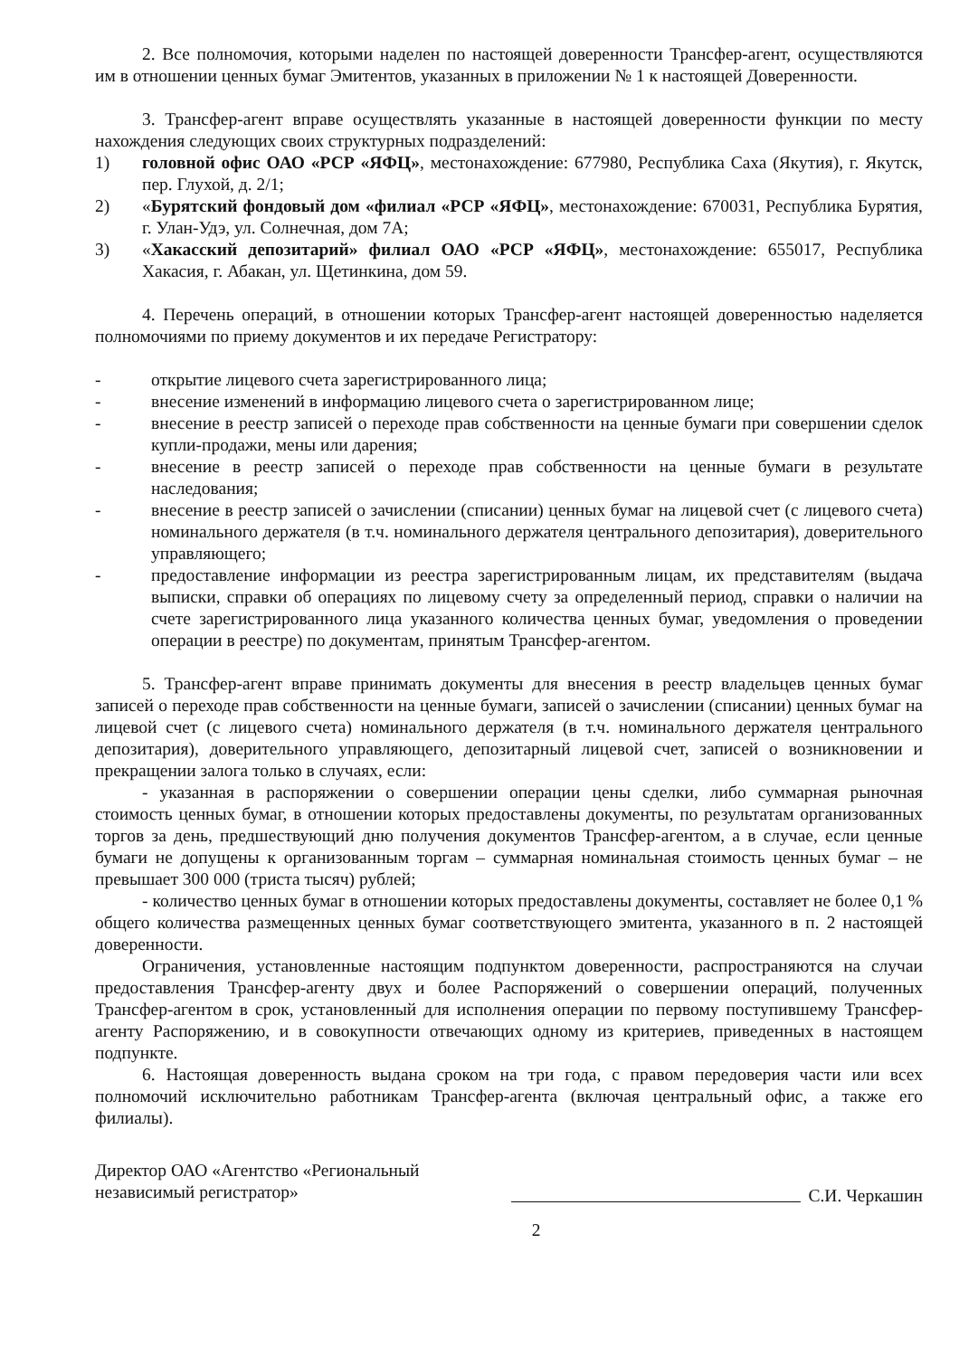2. Все полномочия, которыми наделен по настоящей доверенности Трансфер-агент, осуществляются им в отношении ценных бумаг Эмитентов, указанных в приложении № 1 к настоящей Доверенности.
3. Трансфер-агент вправе осуществлять указанные в настоящей доверенности функции по месту нахождения следующих своих структурных подразделений:
1) головной офис ОАО «РСР «ЯФЦ», местонахождение: 677980, Республика Саха (Якутия), г. Якутск, пер. Глухой, д. 2/1;
2) «Бурятский фондовый дом «филиал «РСР «ЯФЦ», местонахождение: 670031, Республика Бурятия, г. Улан-Удэ, ул. Солнечная, дом 7А;
3) «Хакасский депозитарий» филиал ОАО «РСР «ЯФЦ», местонахождение: 655017, Республика Хакасия, г. Абакан, ул. Щетинкина, дом 59.
4. Перечень операций, в отношении которых Трансфер-агент настоящей доверенностью наделяется полномочиями по приему документов и их передаче Регистратору:
- открытие лицевого счета зарегистрированного лица;
- внесение изменений в информацию лицевого счета о зарегистрированном лице;
- внесение в реестр записей о переходе прав собственности на ценные бумаги при совершении сделок купли-продажи, мены или дарения;
- внесение в реестр записей о переходе прав собственности на ценные бумаги в результате наследования;
- внесение в реестр записей о зачислении (списании) ценных бумаг на лицевой счет (с лицевого счета) номинального держателя (в т.ч. номинального держателя центрального депозитария), доверительного управляющего;
- предоставление информации из реестра зарегистрированным лицам, их представителям (выдача выписки, справки об операциях по лицевому счету за определенный период, справки о наличии на счете зарегистрированного лица указанного количества ценных бумаг, уведомления о проведении операции в реестре) по документам, принятым Трансфер-агентом.
5. Трансфер-агент вправе принимать документы для внесения в реестр владельцев ценных бумаг записей о переходе прав собственности на ценные бумаги, записей о зачислении (списании) ценных бумаг на лицевой счет (с лицевого счета) номинального держателя (в т.ч. номинального держателя центрального депозитария), доверительного управляющего, депозитарный лицевой счет, записей о возникновении и прекращении залога только в случаях, если:
- указанная в распоряжении о совершении операции цены сделки, либо суммарная рыночная стоимость ценных бумаг, в отношении которых предоставлены документы, по результатам организованных торгов за день, предшествующий дню получения документов Трансфер-агентом, а в случае, если ценные бумаги не допущены к организованным торгам – суммарная номинальная стоимость ценных бумаг – не превышает 300 000 (триста тысяч) рублей;
- количество ценных бумаг в отношении которых предоставлены документы, составляет не более 0,1 % общего количества размещенных ценных бумаг соответствующего эмитента, указанного в п. 2 настоящей доверенности.
Ограничения, установленные настоящим подпунктом доверенности, распространяются на случаи предоставления Трансфер-агенту двух и более Распоряжений о совершении операций, полученных Трансфер-агентом в срок, установленный для исполнения операции по первому поступившему Трансфер-агенту Распоряжению, и в совокупности отвечающих одному из критериев, приведенных в настоящем подпункте.
6. Настоящая доверенность выдана сроком на три года, с правом передоверия части или всех полномочий исключительно работникам Трансфер-агента (включая центральный офис, а также его филиалы).
Директор ОАО «Агентство «Региональный независимый регистратор»
С.И. Черкашин
2